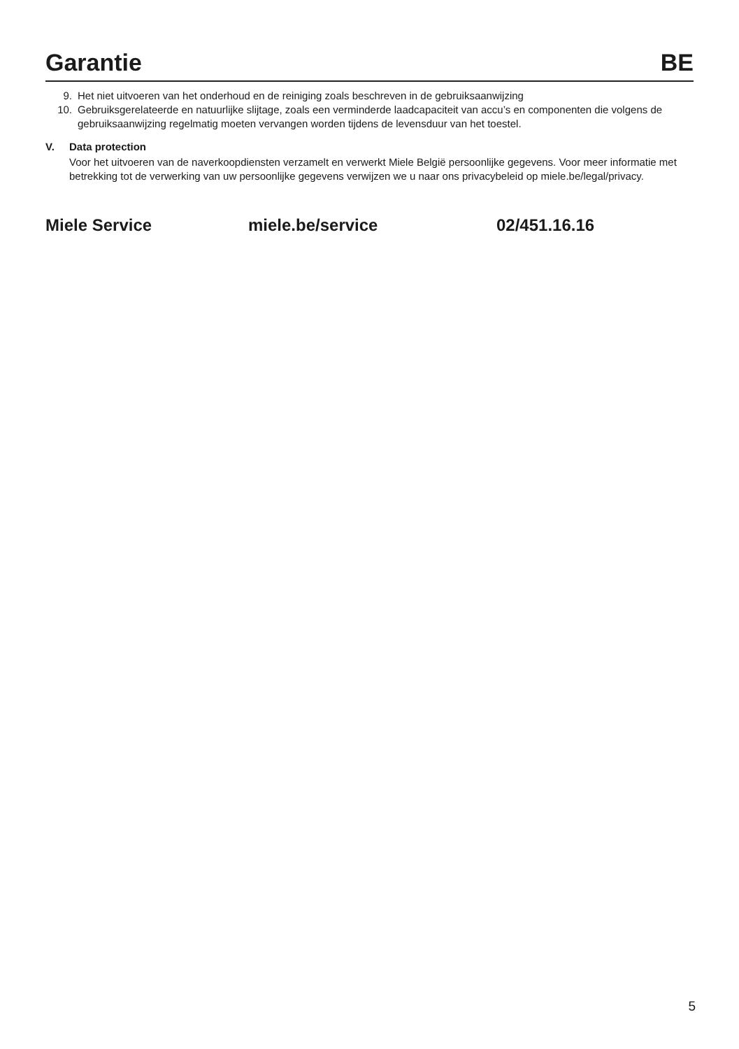Garantie
BE
9. Het niet uitvoeren van het onderhoud en de reiniging zoals beschreven in de gebruiksaanwijzing
10. Gebruiksgerelateerde en natuurlijke slijtage, zoals een verminderde laadcapaciteit van accu’s en componenten die volgens de gebruiksaanwijzing regelmatig moeten vervangen worden tijdens de levensduur van het toestel.
V. Data protection
Voor het uitvoeren van de naverkoopdiensten verzamelt en verwerkt Miele België persoonlijke gegevens. Voor meer informatie met betrekking tot de verwerking van uw persoonlijke gegevens verwijzen we u naar ons privacybeleid op miele.be/legal/privacy.
Miele Service miele.be/service 02/451.16.16
5